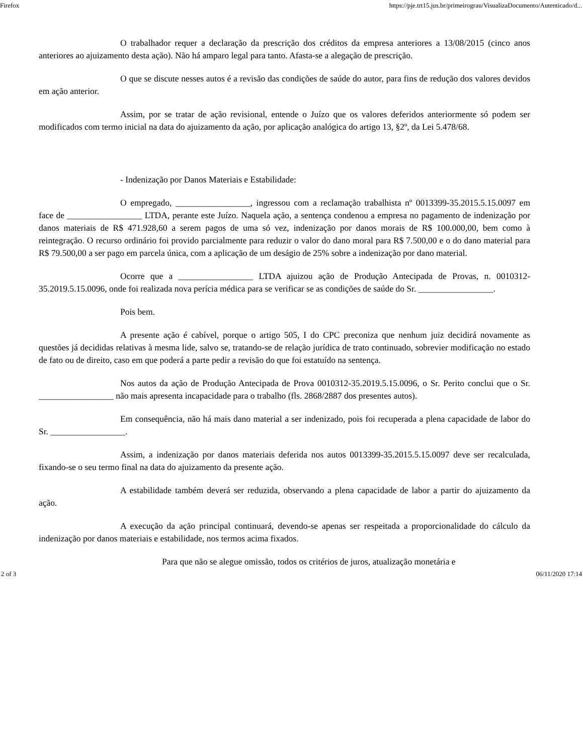Firefox https://pje.trt15.jus.br/primeirograu/VisualizaDocumento/Autenticado/d...
O trabalhador requer a declaração da prescrição dos créditos da empresa anteriores a 13/08/2015 (cinco anos anteriores ao ajuizamento desta ação). Não há amparo legal para tanto. Afasta-se a alegação de prescrição.
O que se discute nesses autos é a revisão das condições de saúde do autor, para fins de redução dos valores devidos em ação anterior.
Assim, por se tratar de ação revisional, entende o Juízo que os valores deferidos anteriormente só podem ser modificados com termo inicial na data do ajuizamento da ação, por aplicação analógica do artigo 13, §2º, da Lei 5.478/68.
- Indenização por Danos Materiais e Estabilidade:
O empregado, _________________, ingressou com a reclamação trabalhista nº 0013399-35.2015.5.15.0097 em face de _________________ LTDA, perante este Juízo. Naquela ação, a sentença condenou a empresa no pagamento de indenização por danos materiais de R$ 471.928,60 a serem pagos de uma só vez, indenização por danos morais de R$ 100.000,00, bem como à reintegração. O recurso ordinário foi provido parcialmente para reduzir o valor do dano moral para R$ 7.500,00 e o do dano material para R$ 79.500,00 a ser pago em parcela única, com a aplicação de um deságio de 25% sobre a indenização por dano material.
Ocorre que a _________________ LTDA ajuizou ação de Produção Antecipada de Provas, n. 0010312-35.2019.5.15.0096, onde foi realizada nova perícia médica para se verificar se as condições de saúde do Sr. _________________.
Pois bem.
A presente ação é cabível, porque o artigo 505, I do CPC preconiza que nenhum juiz decidirá novamente as questões já decididas relativas à mesma lide, salvo se, tratando-se de relação jurídica de trato continuado, sobrevier modificação no estado de fato ou de direito, caso em que poderá a parte pedir a revisão do que foi estatuído na sentença.
Nos autos da ação de Produção Antecipada de Prova 0010312-35.2019.5.15.0096, o Sr. Perito conclui que o Sr. _________________ não mais apresenta incapacidade para o trabalho (fls. 2868/2887 dos presentes autos).
Em consequência, não há mais dano material a ser indenizado, pois foi recuperada a plena capacidade de labor do Sr. _________________.
Assim, a indenização por danos materiais deferida nos autos 0013399-35.2015.5.15.0097 deve ser recalculada, fixando-se o seu termo final na data do ajuizamento da presente ação.
A estabilidade também deverá ser reduzida, observando a plena capacidade de labor a partir do ajuizamento da ação.
A execução da ação principal continuará, devendo-se apenas ser respeitada a proporcionalidade do cálculo da indenização por danos materiais e estabilidade, nos termos acima fixados.
Para que não se alegue omissão, todos os critérios de juros, atualização monetária e
2 of 3 06/11/2020 17:14